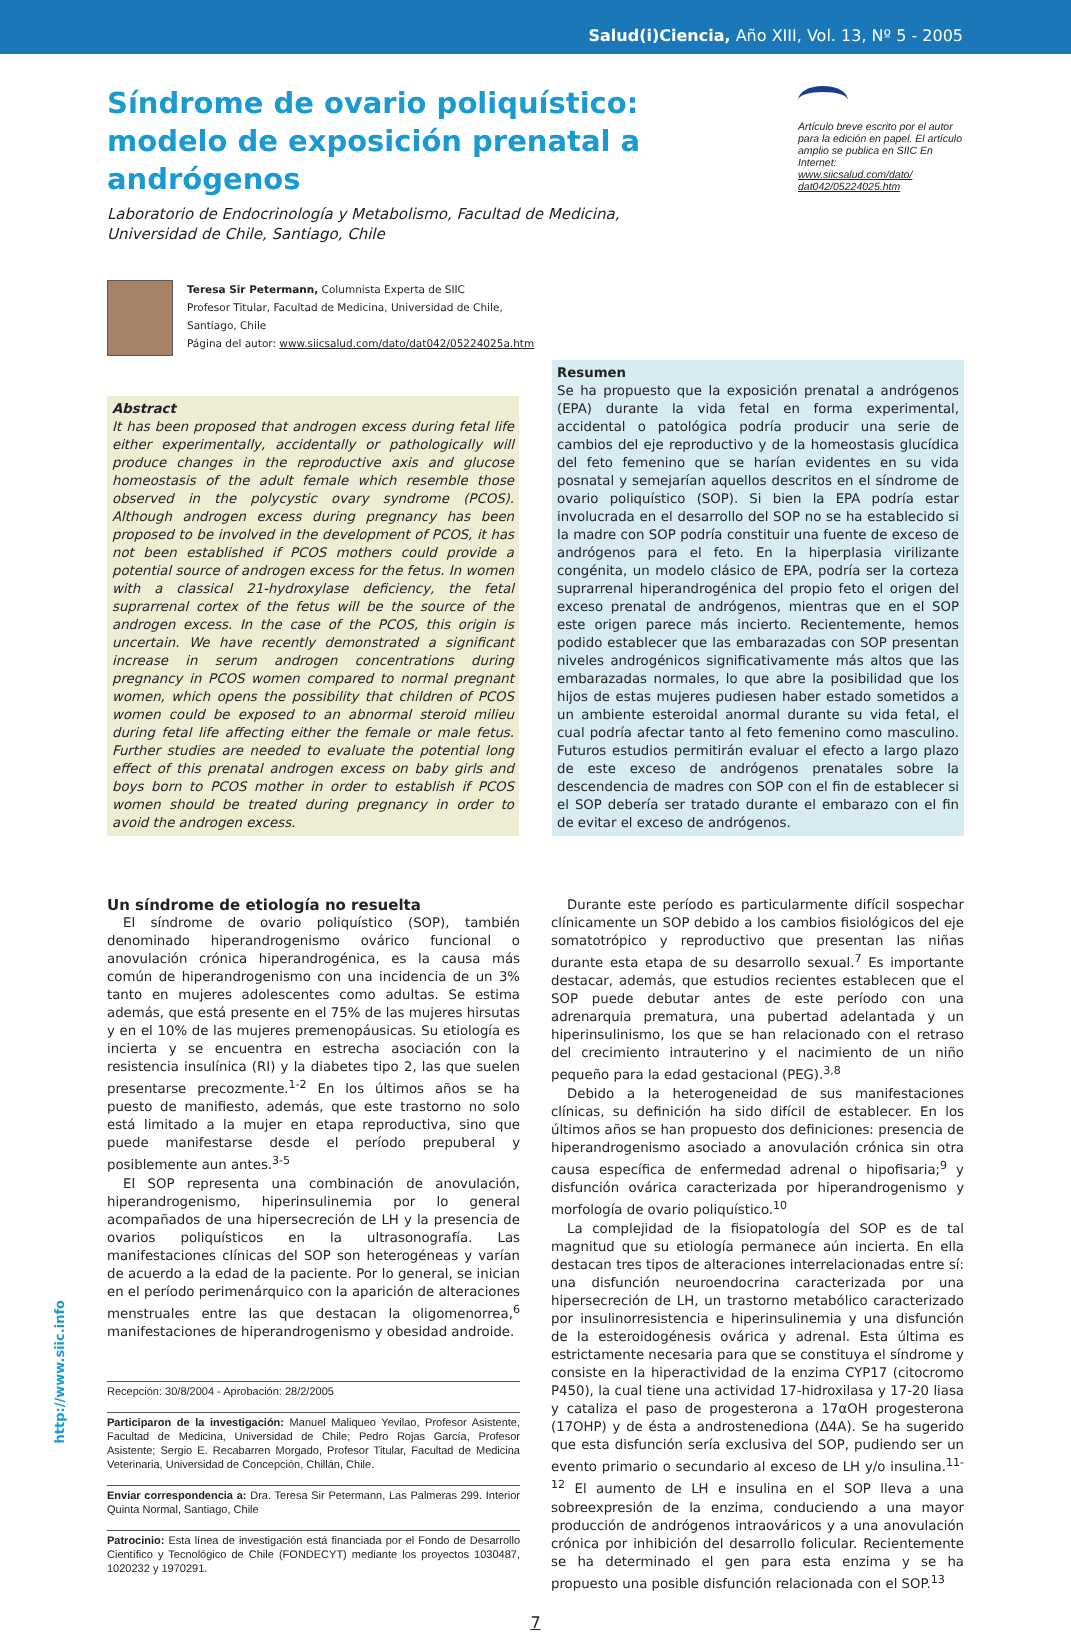Salud(i)Ciencia, Año XIII, Vol. 13, Nº 5 - 2005
Artículo breve escrito por el autor para la edición en papel. El artículo amplio se publica en SIIC En Internet:
www.siicsalud.com/dato/ dat042/05224025.htm
Síndrome de ovario poliquístico: modelo de exposición prenatal a andrógenos
Laboratorio de Endocrinología y Metabolismo, Facultad de Medicina, Universidad de Chile, Santiago, Chile
Teresa Sir Petermann, Columnista Experta de SIIC
Profesor Titular, Facultad de Medicina, Universidad de Chile,
Santiago, Chile
Página del autor: www.siicsalud.com/dato/dat042/05224025a.htm
Abstract
It has been proposed that androgen excess during fetal life either experimentally, accidentally or pathologically will produce changes in the reproductive axis and glucose homeostasis of the adult female which resemble those observed in the polycystic ovary syndrome (PCOS). Although androgen excess during pregnancy has been proposed to be involved in the development of PCOS, it has not been established if PCOS mothers could provide a potential source of androgen excess for the fetus. In women with a classical 21-hydroxylase deficiency, the fetal suprarrenal cortex of the fetus will be the source of the androgen excess. In the case of the PCOS, this origin is uncertain. We have recently demonstrated a significant increase in serum androgen concentrations during pregnancy in PCOS women compared to normal pregnant women, which opens the possibility that children of PCOS women could be exposed to an abnormal steroid milieu during fetal life affecting either the female or male fetus. Further studies are needed to evaluate the potential long effect of this prenatal androgen excess on baby girls and boys born to PCOS mother in order to establish if PCOS women should be treated during pregnancy in order to avoid the androgen excess.
Resumen
Se ha propuesto que la exposición prenatal a andrógenos (EPA) durante la vida fetal en forma experimental, accidental o patológica podría producir una serie de cambios del eje reproductivo y de la homeostasis glucídica del feto femenino que se harían evidentes en su vida posnatal y semejarían aquellos descritos en el síndrome de ovario poliquístico (SOP). Si bien la EPA podría estar involucrada en el desarrollo del SOP no se ha establecido si la madre con SOP podría constituir una fuente de exceso de andrógenos para el feto. En la hiperplasia virilizante congénita, un modelo clásico de EPA, podría ser la corteza suprarrenal hiperandrogénica del propio feto el origen del exceso prenatal de andrógenos, mientras que en el SOP este origen parece más incierto. Recientemente, hemos podido establecer que las embarazadas con SOP presentan niveles androgénicos significativamente más altos que las embarazadas normales, lo que abre la posibilidad que los hijos de estas mujeres pudiesen haber estado sometidos a un ambiente esteroidal anormal durante su vida fetal, el cual podría afectar tanto al feto femenino como masculino. Futuros estudios permitirán evaluar el efecto a largo plazo de este exceso de andrógenos prenatales sobre la descendencia de madres con SOP con el fin de establecer si el SOP debería ser tratado durante el embarazo con el fin de evitar el exceso de andrógenos.
Un síndrome de etiología no resuelta
El síndrome de ovario poliquístico (SOP), también denominado hiperandrogenismo ovárico funcional o anovulación crónica hiperandrogénica, es la causa más común de hiperandrogenismo con una incidencia de un 3% tanto en mujeres adolescentes como adultas. Se estima además, que está presente en el 75% de las mujeres hirsutas y en el 10% de las mujeres premenopáusicas. Su etiología es incierta y se encuentra en estrecha asociación con la resistencia insulínica (RI) y la diabetes tipo 2, las que suelen presentarse precozmente.<sup>1-2</sup> En los últimos años se ha puesto de manifiesto, además, que este trastorno no solo está limitado a la mujer en etapa reproductiva, sino que puede manifestarse desde el período prepuberal y posiblemente aun antes.<sup>3-5</sup>
El SOP representa una combinación de anovulación, hiperandrogenismo, hiperinsulinemia por lo general acompañados de una hipersecreción de LH y la presencia de ovarios poliquísticos en la ultrasonografía. Las manifestaciones clínicas del SOP son heterogéneas y varían de acuerdo a la edad de la paciente. Por lo general, se inician en el período perimenárquico con la aparición de alteraciones menstruales entre las que destacan la oligomenorrea,<sup>6</sup> manifestaciones de hiperandrogenismo y obesidad androide.
Recepción: 30/8/2004 - Aprobación: 28/2/2005
Participaron de la investigación: Manuel Maliqueo Yevilao, Profesor Asistente, Facultad de Medicina, Universidad de Chile; Pedro Rojas García, Profesor Asistente; Sergio E. Recabarren Morgado, Profesor Titular, Facultad de Medicina Veterinaria, Universidad de Concepción, Chillán, Chile.
Enviar correspondencia a: Dra. Teresa Sir Petermann, Las Palmeras 299. Interior Quinta Normal, Santiago, Chile
Patrocinio: Esta línea de investigación está financiada por el Fondo de Desarrollo Científico y Tecnológico de Chile (FONDECYT) mediante los proyectos 1030487, 1020232 y 1970291.
Durante este período es particularmente difícil sospechar clínicamente un SOP debido a los cambios fisiológicos del eje somatotrópico y reproductivo que presentan las niñas durante esta etapa de su desarrollo sexual.<sup>7</sup> Es importante destacar, además, que estudios recientes establecen que el SOP puede debutar antes de este período con una adrenarquia prematura, una pubertad adelantada y un hiperinsulinismo, los que se han relacionado con el retraso del crecimiento intrauterino y el nacimiento de un niño pequeño para la edad gestacional (PEG).<sup>3,8</sup>
Debido a la heterogeneidad de sus manifestaciones clínicas, su definición ha sido difícil de establecer. En los últimos años se han propuesto dos definiciones: presencia de hiperandrogenismo asociado a anovulación crónica sin otra causa específica de enfermedad adrenal o hipofisaria;<sup>9</sup> y disfunción ovárica caracterizada por hiperandrogenismo y morfología de ovario poliquístico.<sup>10</sup>
La complejidad de la fisiopatología del SOP es de tal magnitud que su etiología permanece aún incierta. En ella destacan tres tipos de alteraciones interrelacionadas entre sí: una disfunción neuroendocrina caracterizada por una hipersecreción de LH, un trastorno metabólico caracterizado por insulinorresistencia e hiperinsulinemia y una disfunción de la esteroidogénesis ovárica y adrenal. Esta última es estrictamente necesaria para que se constituya el síndrome y consiste en la hiperactividad de la enzima CYP17 (citocromo P450), la cual tiene una actividad 17-hidroxilasa y 17-20 liasa y cataliza el paso de progesterona a 17αOH progesterona (17OHP) y de ésta a androstenediona (Δ4A). Se ha sugerido que esta disfunción sería exclusiva del SOP, pudiendo ser un evento primario o secundario al exceso de LH y/o insulina.<sup>11-12</sup> El aumento de LH e insulina en el SOP lleva a una sobreexpresión de la enzima, conduciendo a una mayor producción de andrógenos intraováricos y a una anovulación crónica por inhibición del desarrollo folicular. Recientemente se ha determinado el gen para esta enzima y se ha propuesto una posible disfunción relacionada con el SOP.<sup>13</sup>
7
http://www.siic.info